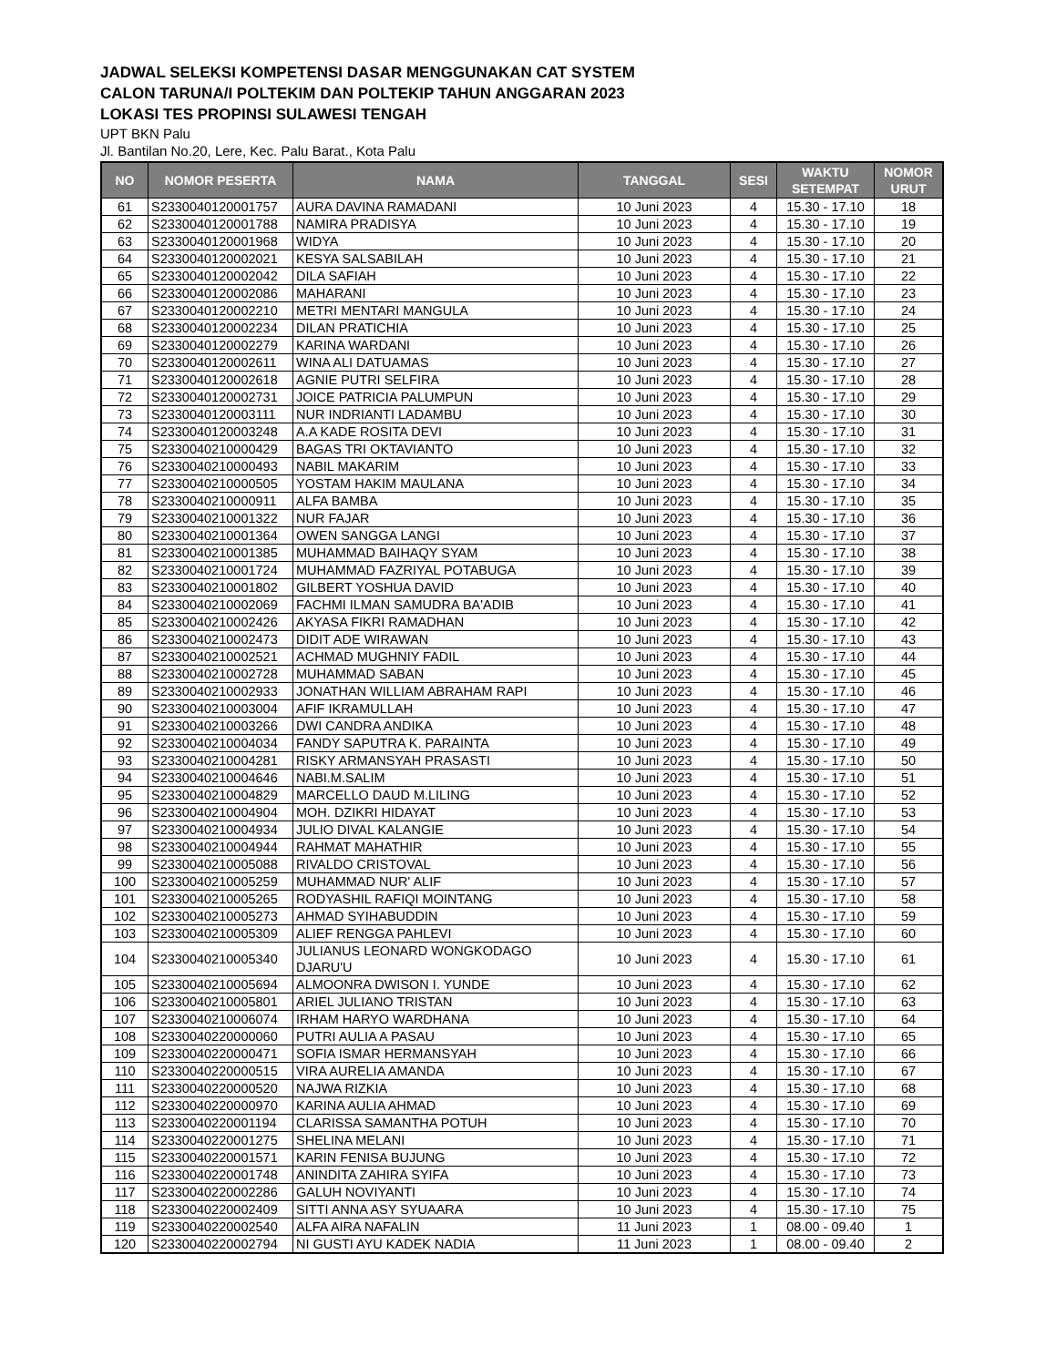JADWAL SELEKSI KOMPETENSI DASAR MENGGUNAKAN CAT SYSTEM
CALON TARUNA/I POLTEKIM DAN POLTEKIP TAHUN ANGGARAN 2023
LOKASI TES PROPINSI SULAWESI TENGAH
UPT BKN Palu
Jl. Bantilan No.20, Lere, Kec. Palu Barat., Kota Palu
| NO | NOMOR PESERTA | NAMA | TANGGAL | SESI | WAKTU SETEMPAT | NOMOR URUT |
| --- | --- | --- | --- | --- | --- | --- |
| 61 | S2330040120001757 | AURA DAVINA RAMADANI | 10 Juni 2023 | 4 | 15.30 - 17.10 | 18 |
| 62 | S2330040120001788 | NAMIRA PRADISYA | 10 Juni 2023 | 4 | 15.30 - 17.10 | 19 |
| 63 | S2330040120001968 | WIDYA | 10 Juni 2023 | 4 | 15.30 - 17.10 | 20 |
| 64 | S2330040120002021 | KESYA SALSABILAH | 10 Juni 2023 | 4 | 15.30 - 17.10 | 21 |
| 65 | S2330040120002042 | DILA SAFIAH | 10 Juni 2023 | 4 | 15.30 - 17.10 | 22 |
| 66 | S2330040120002086 | MAHARANI | 10 Juni 2023 | 4 | 15.30 - 17.10 | 23 |
| 67 | S2330040120002210 | METRI MENTARI MANGULA | 10 Juni 2023 | 4 | 15.30 - 17.10 | 24 |
| 68 | S2330040120002234 | DILAN PRATICHIA | 10 Juni 2023 | 4 | 15.30 - 17.10 | 25 |
| 69 | S2330040120002279 | KARINA WARDANI | 10 Juni 2023 | 4 | 15.30 - 17.10 | 26 |
| 70 | S2330040120002611 | WINA ALI DATUAMAS | 10 Juni 2023 | 4 | 15.30 - 17.10 | 27 |
| 71 | S2330040120002618 | AGNIE PUTRI SELFIRA | 10 Juni 2023 | 4 | 15.30 - 17.10 | 28 |
| 72 | S2330040120002731 | JOICE PATRICIA PALUMPUN | 10 Juni 2023 | 4 | 15.30 - 17.10 | 29 |
| 73 | S2330040120003111 | NUR INDRIANTI LADAMBU | 10 Juni 2023 | 4 | 15.30 - 17.10 | 30 |
| 74 | S2330040120003248 | A.A KADE ROSITA DEVI | 10 Juni 2023 | 4 | 15.30 - 17.10 | 31 |
| 75 | S2330040210000429 | BAGAS TRI OKTAVIANTO | 10 Juni 2023 | 4 | 15.30 - 17.10 | 32 |
| 76 | S2330040210000493 | NABIL MAKARIM | 10 Juni 2023 | 4 | 15.30 - 17.10 | 33 |
| 77 | S2330040210000505 | YOSTAM HAKIM MAULANA | 10 Juni 2023 | 4 | 15.30 - 17.10 | 34 |
| 78 | S2330040210000911 | ALFA BAMBA | 10 Juni 2023 | 4 | 15.30 - 17.10 | 35 |
| 79 | S2330040210001322 | NUR FAJAR | 10 Juni 2023 | 4 | 15.30 - 17.10 | 36 |
| 80 | S2330040210001364 | OWEN SANGGA LANGI | 10 Juni 2023 | 4 | 15.30 - 17.10 | 37 |
| 81 | S2330040210001385 | MUHAMMAD BAIHAQY SYAM | 10 Juni 2023 | 4 | 15.30 - 17.10 | 38 |
| 82 | S2330040210001724 | MUHAMMAD FAZRIYAL POTABUGA | 10 Juni 2023 | 4 | 15.30 - 17.10 | 39 |
| 83 | S2330040210001802 | GILBERT YOSHUA DAVID | 10 Juni 2023 | 4 | 15.30 - 17.10 | 40 |
| 84 | S2330040210002069 | FACHMI ILMAN SAMUDRA BA'ADIB | 10 Juni 2023 | 4 | 15.30 - 17.10 | 41 |
| 85 | S2330040210002426 | AKYASA FIKRI RAMADHAN | 10 Juni 2023 | 4 | 15.30 - 17.10 | 42 |
| 86 | S2330040210002473 | DIDIT ADE WIRAWAN | 10 Juni 2023 | 4 | 15.30 - 17.10 | 43 |
| 87 | S2330040210002521 | ACHMAD MUGHNIY FADIL | 10 Juni 2023 | 4 | 15.30 - 17.10 | 44 |
| 88 | S2330040210002728 | MUHAMMAD SABAN | 10 Juni 2023 | 4 | 15.30 - 17.10 | 45 |
| 89 | S2330040210002933 | JONATHAN WILLIAM ABRAHAM RAPI | 10 Juni 2023 | 4 | 15.30 - 17.10 | 46 |
| 90 | S2330040210003004 | AFIF IKRAMULLAH | 10 Juni 2023 | 4 | 15.30 - 17.10 | 47 |
| 91 | S2330040210003266 | DWI CANDRA ANDIKA | 10 Juni 2023 | 4 | 15.30 - 17.10 | 48 |
| 92 | S2330040210004034 | FANDY SAPUTRA K. PARAINTA | 10 Juni 2023 | 4 | 15.30 - 17.10 | 49 |
| 93 | S2330040210004281 | RISKY ARMANSYAH PRASASTI | 10 Juni 2023 | 4 | 15.30 - 17.10 | 50 |
| 94 | S2330040210004646 | NABI.M.SALIM | 10 Juni 2023 | 4 | 15.30 - 17.10 | 51 |
| 95 | S2330040210004829 | MARCELLO DAUD M.LILING | 10 Juni 2023 | 4 | 15.30 - 17.10 | 52 |
| 96 | S2330040210004904 | MOH. DZIKRI HIDAYAT | 10 Juni 2023 | 4 | 15.30 - 17.10 | 53 |
| 97 | S2330040210004934 | JULIO DIVAL KALANGIE | 10 Juni 2023 | 4 | 15.30 - 17.10 | 54 |
| 98 | S2330040210004944 | RAHMAT MAHATHIR | 10 Juni 2023 | 4 | 15.30 - 17.10 | 55 |
| 99 | S2330040210005088 | RIVALDO CRISTOVAL | 10 Juni 2023 | 4 | 15.30 - 17.10 | 56 |
| 100 | S2330040210005259 | MUHAMMAD NUR' ALIF | 10 Juni 2023 | 4 | 15.30 - 17.10 | 57 |
| 101 | S2330040210005265 | RODYASHIL RAFIQI MOINTANG | 10 Juni 2023 | 4 | 15.30 - 17.10 | 58 |
| 102 | S2330040210005273 | AHMAD SYIHABUDDIN | 10 Juni 2023 | 4 | 15.30 - 17.10 | 59 |
| 103 | S2330040210005309 | ALIEF RENGGA PAHLEVI | 10 Juni 2023 | 4 | 15.30 - 17.10 | 60 |
| 104 | S2330040210005340 | JULIANUS LEONARD WONGKODAGO DJARU'U | 10 Juni 2023 | 4 | 15.30 - 17.10 | 61 |
| 105 | S2330040210005694 | ALMOONRA DWISON I. YUNDE | 10 Juni 2023 | 4 | 15.30 - 17.10 | 62 |
| 106 | S2330040210005801 | ARIEL JULIANO TRISTAN | 10 Juni 2023 | 4 | 15.30 - 17.10 | 63 |
| 107 | S2330040210006074 | IRHAM HARYO WARDHANA | 10 Juni 2023 | 4 | 15.30 - 17.10 | 64 |
| 108 | S2330040220000060 | PUTRI AULIA A PASAU | 10 Juni 2023 | 4 | 15.30 - 17.10 | 65 |
| 109 | S2330040220000471 | SOFIA ISMAR HERMANSYAH | 10 Juni 2023 | 4 | 15.30 - 17.10 | 66 |
| 110 | S2330040220000515 | VIRA AURELIA AMANDA | 10 Juni 2023 | 4 | 15.30 - 17.10 | 67 |
| 111 | S2330040220000520 | NAJWA RIZKIA | 10 Juni 2023 | 4 | 15.30 - 17.10 | 68 |
| 112 | S2330040220000970 | KARINA AULIA AHMAD | 10 Juni 2023 | 4 | 15.30 - 17.10 | 69 |
| 113 | S2330040220001194 | CLARISSA SAMANTHA POTUH | 10 Juni 2023 | 4 | 15.30 - 17.10 | 70 |
| 114 | S2330040220001275 | SHELINA MELANI | 10 Juni 2023 | 4 | 15.30 - 17.10 | 71 |
| 115 | S2330040220001571 | KARIN FENISA BUJUNG | 10 Juni 2023 | 4 | 15.30 - 17.10 | 72 |
| 116 | S2330040220001748 | ANINDITA ZAHIRA SYIFA | 10 Juni 2023 | 4 | 15.30 - 17.10 | 73 |
| 117 | S2330040220002286 | GALUH NOVIYANTI | 10 Juni 2023 | 4 | 15.30 - 17.10 | 74 |
| 118 | S2330040220002409 | SITTI ANNA ASY SYUAARA | 10 Juni 2023 | 4 | 15.30 - 17.10 | 75 |
| 119 | S2330040220002540 | ALFA AIRA NAFALIN | 11 Juni 2023 | 1 | 08.00 - 09.40 | 1 |
| 120 | S2330040220002794 | NI GUSTI AYU KADEK NADIA | 11 Juni 2023 | 1 | 08.00 - 09.40 | 2 |